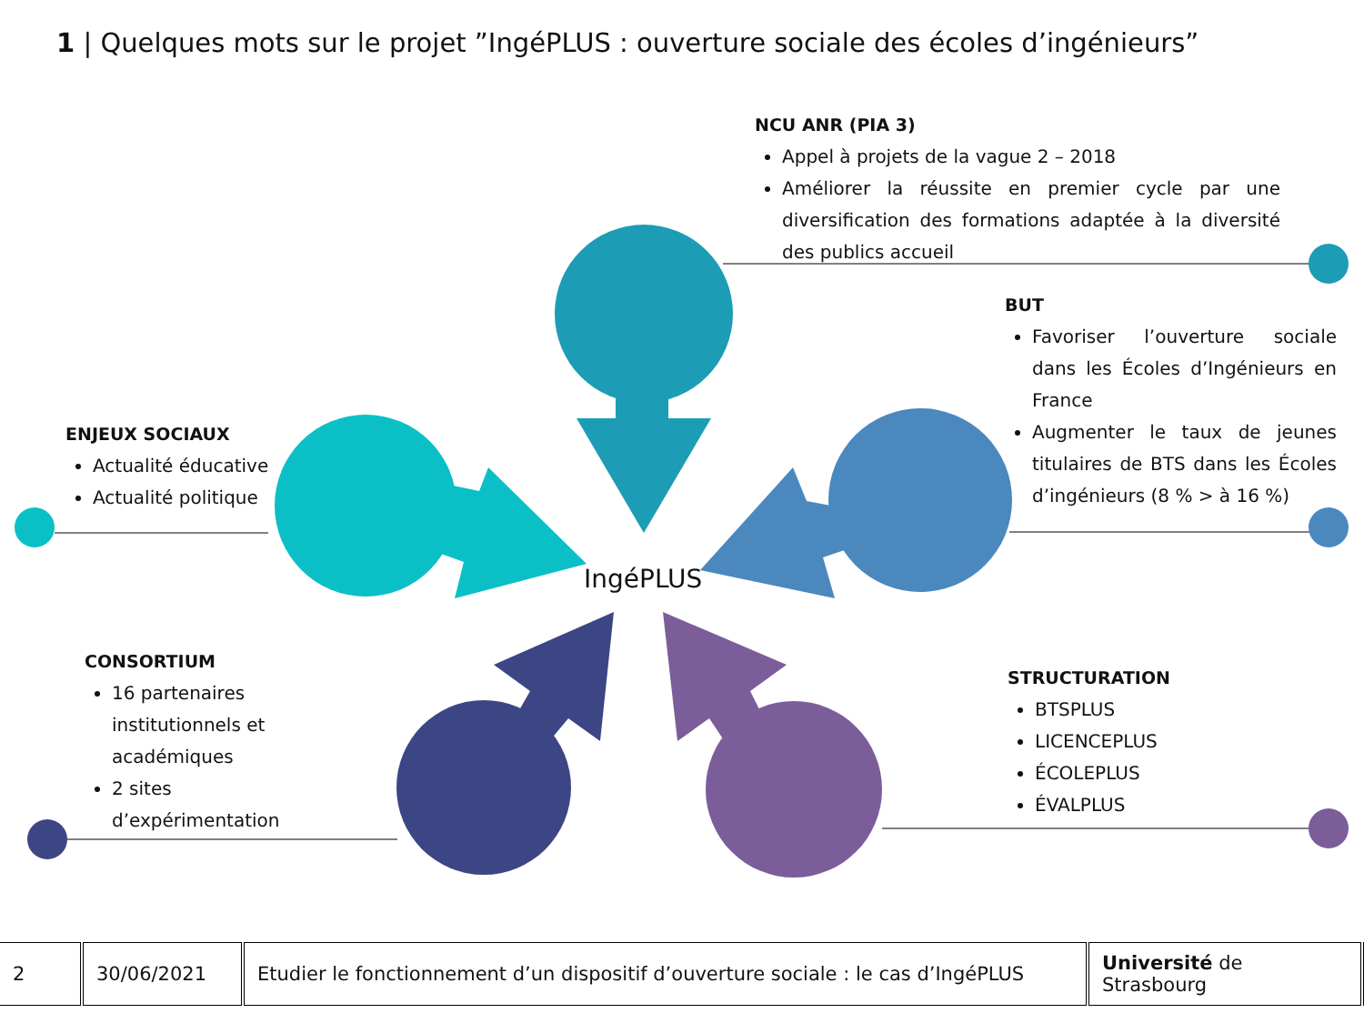1 | Quelques mots sur le projet ”IngéPLUS : ouverture sociale des écoles d’ingénieurs”
IngéPLUS
NCU ANR (PIA 3)
Appel à projets de la vague 2 – 2018
Améliorer la réussite en premier cycle par une diversification des formations adaptée à la diversité des publics accueil
BUT
Favoriser l’ouverture sociale dans les Écoles d’Ingénieurs en France
Augmenter le taux de jeunes titulaires de BTS dans les Écoles d’ingénieurs (8 % > à 16 %)
ENJEUX SOCIAUX
Actualité éducative
Actualité politique
CONSORTIUM
16 partenaires institutionnels et académiques
2 sites d’expérimentation
STRUCTURATION
BTSPLUS
LICENCEPLUS
ÉCOLEPLUS
ÉVALPLUS
| 2 | 30/06/2021 | Etudier le fonctionnement d’un dispositif d’ouverture sociale : le cas d’IngéPLUS | Université de Strasbourg |